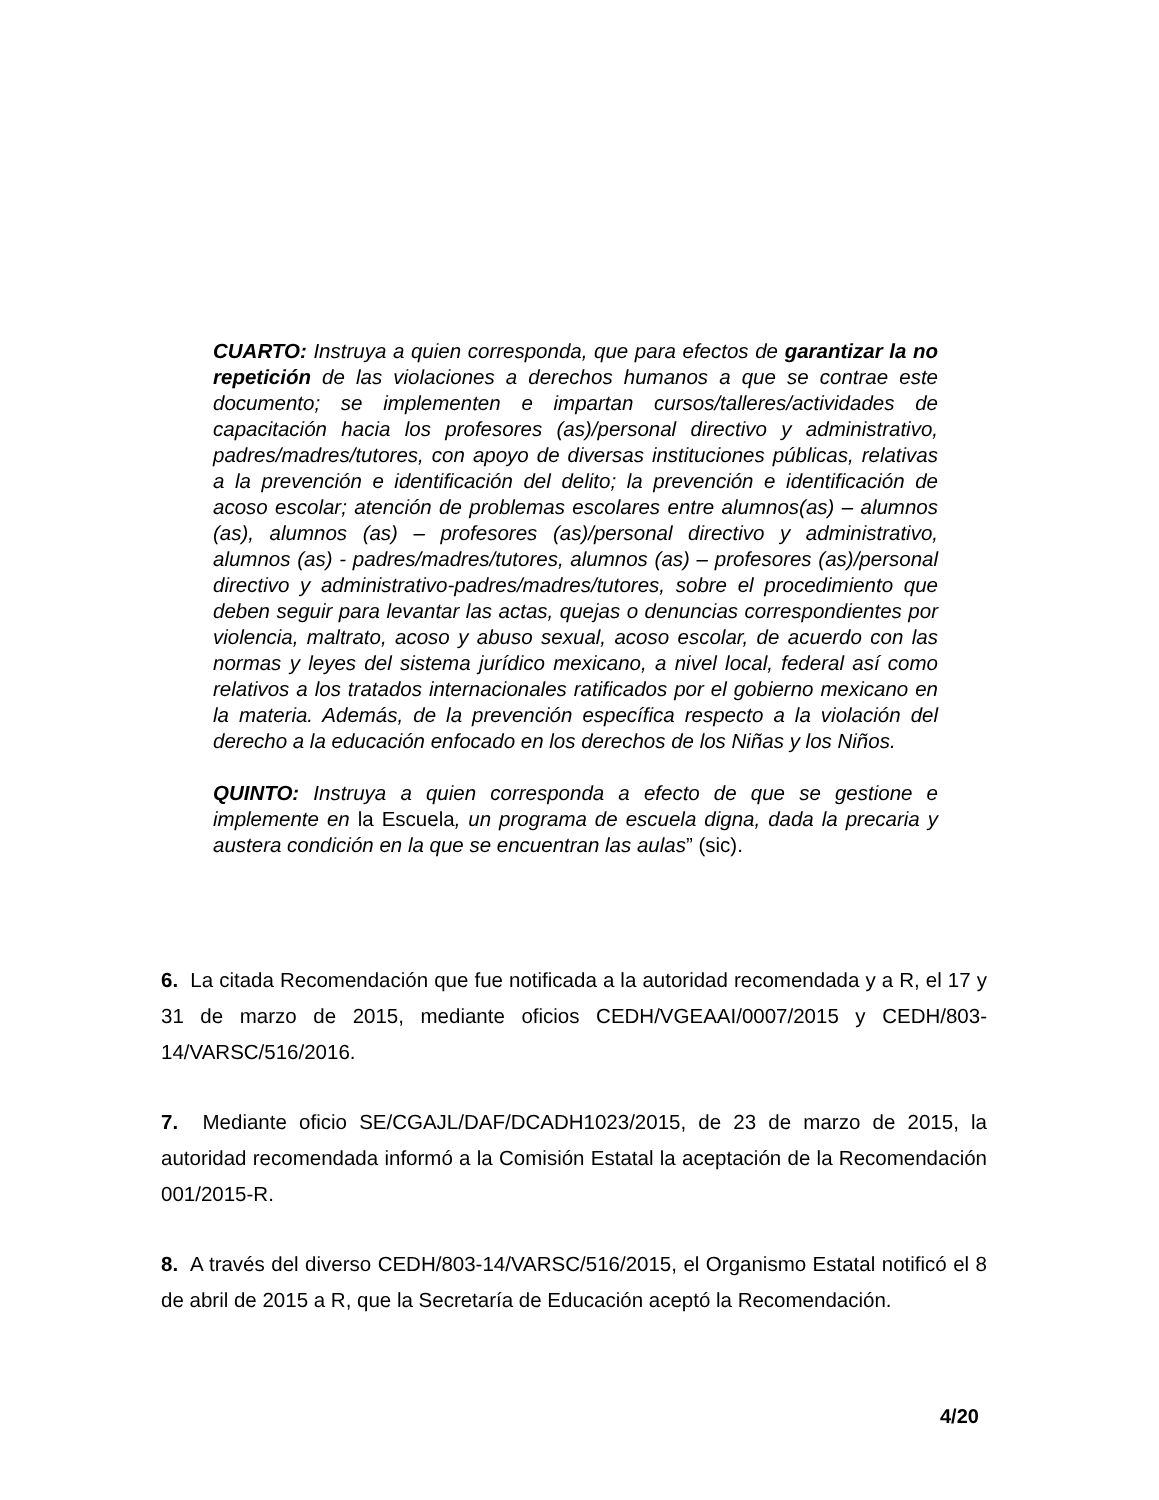CUARTO: Instruya a quien corresponda, que para efectos de garantizar la no repetición de las violaciones a derechos humanos a que se contrae este documento; se implementen e impartan cursos/talleres/actividades de capacitación hacia los profesores (as)/personal directivo y administrativo, padres/madres/tutores, con apoyo de diversas instituciones públicas, relativas a la prevención e identificación del delito; la prevención e identificación de acoso escolar; atención de problemas escolares entre alumnos(as) – alumnos (as), alumnos (as) – profesores (as)/personal directivo y administrativo, alumnos (as) - padres/madres/tutores, alumnos (as) – profesores (as)/personal directivo y administrativo-padres/madres/tutores, sobre el procedimiento que deben seguir para levantar las actas, quejas o denuncias correspondientes por violencia, maltrato, acoso y abuso sexual, acoso escolar, de acuerdo con las normas y leyes del sistema jurídico mexicano, a nivel local, federal así como relativos a los tratados internacionales ratificados por el gobierno mexicano en la materia. Además, de la prevención específica respecto a la violación del derecho a la educación enfocado en los derechos de los Niñas y los Niños.
QUINTO: Instruya a quien corresponda a efecto de que se gestione e implemente en la Escuela, un programa de escuela digna, dada la precaria y austera condición en la que se encuentran las aulas” (sic).
6. La citada Recomendación que fue notificada a la autoridad recomendada y a R, el 17 y 31 de marzo de 2015, mediante oficios CEDH/VGEAAI/0007/2015 y CEDH/803-14/VARSC/516/2016.
7. Mediante oficio SE/CGAJL/DAF/DCADH1023/2015, de 23 de marzo de 2015, la autoridad recomendada informó a la Comisión Estatal la aceptación de la Recomendación 001/2015-R.
8. A través del diverso CEDH/803-14/VARSC/516/2015, el Organismo Estatal notificó el 8 de abril de 2015 a R, que la Secretaría de Educación aceptó la Recomendación.
4/20